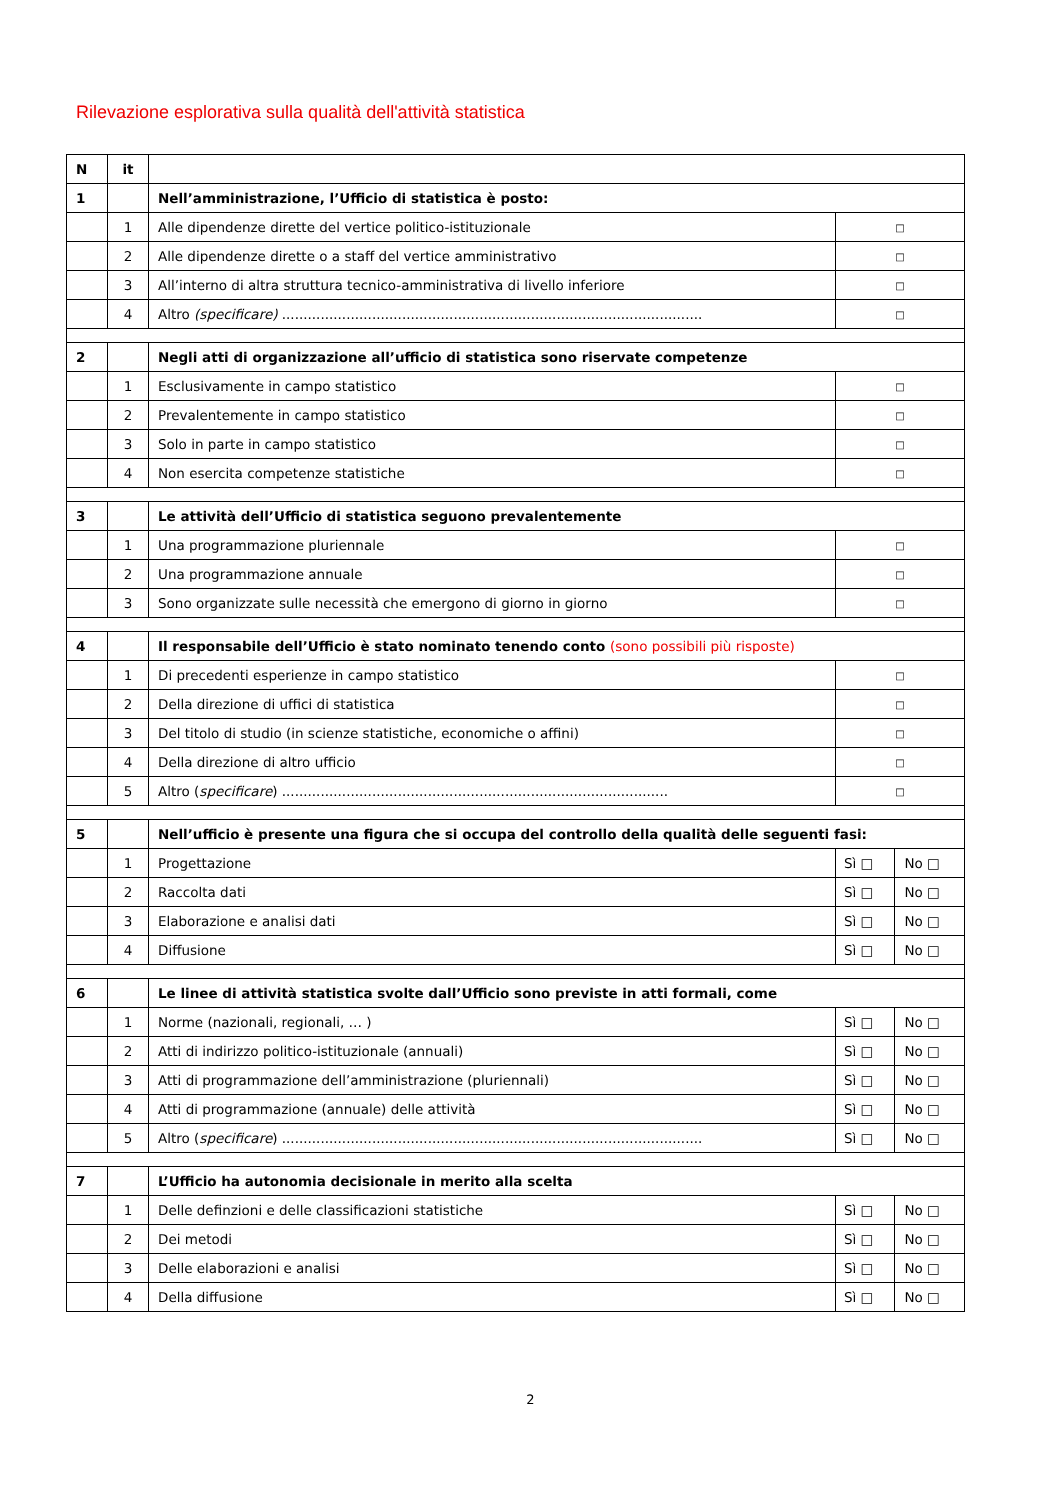Rilevazione esplorativa sulla qualità dell'attività statistica
| N | it | | | |
| 1 | | Nell’amministrazione, l’Ufficio di statistica è posto: | | |
| | 1 | Alle dipendenze dirette del vertice politico-istituzionale | □ | |
| | 2 | Alle dipendenze dirette o a staff del vertice amministrativo | □ | |
| | 3 | All’interno di altra struttura tecnico-amministrativa di livello inferiore | □ | |
| | 4 | Altro (specificare) .................................................................................................. | □ | |
| 2 | | Negli atti di organizzazione all’ufficio di statistica sono riservate competenze | | |
| | 1 | Esclusivamente in campo statistico | □ | |
| | 2 | Prevalentemente in campo statistico | □ | |
| | 3 | Solo in parte in campo statistico | □ | |
| | 4 | Non esercita competenze statistiche | □ | |
| 3 | | Le attività dell’Ufficio di statistica seguono prevalentemente | | |
| | 1 | Una programmazione pluriennale | □ | |
| | 2 | Una programmazione annuale | □ | |
| | 3 | Sono organizzate sulle necessità che emergono di giorno in giorno | □ | |
| 4 | | Il responsabile dell’Ufficio è stato nominato tenendo conto (sono possibili più risposte) | | |
| | 1 | Di precedenti esperienze in campo statistico | □ | |
| | 2 | Della direzione di uffici di statistica | □ | |
| | 3 | Del titolo di studio (in scienze statistiche, economiche o affini) | □ | |
| | 4 | Della direzione di altro ufficio | □ | |
| | 5 | Altro ( specificare ) .......................................................................................... | □ | |
| 5 | | Nell’ufficio è presente una figura che si occupa del controllo della qualità delle seguenti fasi: | | |
| | 1 | Progettazione | Sì □ | No □ |
| | 2 | Raccolta dati | Sì □ | No □ |
| | 3 | Elaborazione e analisi dati | Sì □ | No □ |
| | 4 | Diffusione | Sì □ | No □ |
| 6 | | Le linee di attività statistica svolte dall’Ufficio sono previste in atti formali, come | | |
| | 1 | Norme (nazionali, regionali, … ) | Sì □ | No □ |
| | 2 | Atti di indirizzo politico-istituzionale (annuali) | Sì □ | No □ |
| | 3 | Atti di programmazione dell’amministrazione (pluriennali) | Sì □ | No □ |
| | 4 | Atti di programmazione (annuale) delle attività | Sì □ | No □ |
| | 5 | Altro ( specificare ) .................................................................................................. | Sì □ | No □ |
| 7 | | L’Ufficio ha autonomia decisionale in merito alla scelta | | |
| | 1 | Delle definzioni e delle classificazioni statistiche | Sì □ | No □ |
| | 2 | Dei metodi | Sì □ | No □ |
| | 3 | Delle elaborazioni e analisi | Sì □ | No □ |
| | 4 | Della diffusione | Sì □ | No □ |
2